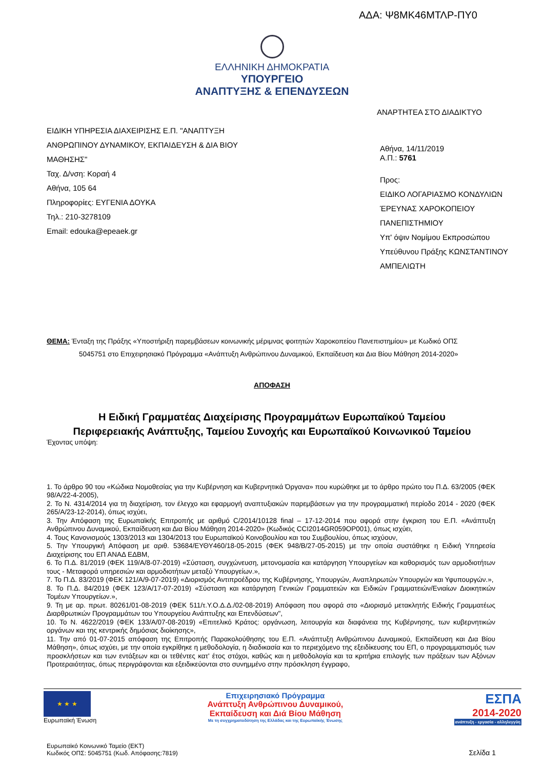ΑΔΑ: Ψ8ΜΚ46ΜΤΛΡ-ΠΥ0
ΕΛΛΗΝΙΚΗ ΔΗΜΟΚΡΑΤΙΑ
ΥΠΟΥΡΓΕΙΟ
ΑΝΑΠΤΥΞΗΣ & ΕΠΕΝΔΥΣΕΩΝ
ΑΝΑΡΤΗΤΕΑ ΣΤΟ ΔΙΑΔΙΚΤΥΟ
ΕΙΔΙΚΗ ΥΠΗΡΕΣΙΑ ΔΙΑΧΕΙΡΙΣΗΣ Ε.Π. "ΑΝΑΠΤΥΞΗ ΑΝΘΡΩΠΙΝΟΥ ΔΥΝΑΜΙΚΟΥ, ΕΚΠΑΙΔΕΥΣΗ & ΔΙΑ ΒΙΟΥ ΜΑΘΗΣΗΣ"
Ταχ. Δ/νση: Κοραή 4
Αθήνα, 105 64
Πληροφορίες: ΕΥΓΕΝΙΑ ΔΟΥΚΑ
Τηλ.: 210-3278109
Email: edouka@epeaek.gr
Αθήνα, 14/11/2019
Α.Π.: 5761
Προς:
ΕΙΔΙΚΟ ΛΟΓΑΡΙΑΣΜΟ ΚΟΝΔΥΛΙΩΝ ΈΡΕΥΝΑΣ ΧΑΡΟΚΟΠΕΙΟΥ ΠΑΝΕΠΙΣΤΗΜΙΟΥ
Υπ' όψιν Νομίμου Εκπροσώπου Υπεύθυνου Πράξης ΚΩΝΣΤΑΝΤΙΝΟΥ ΑΜΠΕΛΙΩΤΗ
ΘΕΜΑ: Ένταξη της Πράξης «Υποστήριξη παρεμβάσεων κοινωνικής μέριμνας φοιτητών Χαροκοπείου Πανεπιστημίου» με Κωδικό ΟΠΣ
5045751 στο Επιχειρησιακό Πρόγραμμα «Ανάπτυξη Ανθρώπινου Δυναμικού, Εκπαίδευση και Δια Βίου Μάθηση 2014-2020»
ΑΠΟΦΑΣΗ
Η Ειδική Γραμματέας Διαχείρισης Προγραμμάτων Ευρωπαϊκού Ταμείου
Περιφερειακής Ανάπτυξης, Ταμείου Συνοχής και Ευρωπαϊκού Κοινωνικού Ταμείου
Έχοντας υπόψη:
1. Το άρθρο 90 του «Κώδικα Νομοθεσίας για την Κυβέρνηση και Κυβερνητικά Όργανα» που κυρώθηκε με το άρθρο πρώτο του Π.Δ. 63/2005 (ΦΕΚ 98/Α/22-4-2005),
2. Το Ν. 4314/2014 για τη διαχείριση, τον έλεγχο και εφαρμογή αναπτυξιακών παρεμβάσεων για την προγραμματική περίοδο 2014 - 2020 (ΦΕΚ 265/Α/23-12-2014), όπως ισχύει,
3. Την Απόφαση της Ευρωπαϊκής Επιτροπής με αριθμό C/2014/10128 final – 17-12-2014 που αφορά στην έγκριση του Ε.Π. «Ανάπτυξη Ανθρώπινου Δυναμικού, Εκπαίδευση και Δια Βίου Μάθηση 2014-2020» (Κωδικός CCI2014GR059OP001), όπως ισχύει,
4. Τους Κανονισμούς 1303/2013 και 1304/2013 του Ευρωπαϊκού Κοινοβουλίου και του Συμβουλίου, όπως ισχύουν,
5. Την Υπουργική Απόφαση με αριθ. 53684/ΕΥΘΥ460/18-05-2015 (ΦΕΚ 948/Β/27-05-2015) με την οποία συστάθηκε η Ειδική Υπηρεσία Διαχείρισης του ΕΠ ΑΝΑΔ ΕΔΒΜ,
6. Το Π.Δ. 81/2019 (ΦΕΚ 119/Α/8-07-2019) «Σύσταση, συγχώνευση, μετονομασία και κατάργηση Υπουργείων και καθορισμός των αρμοδιοτήτων τους - Μεταφορά υπηρεσιών και αρμοδιοτήτων μεταξύ Υπουργείων.»,
7. Το Π.Δ. 83/2019 (ΦΕΚ 121/Α/9-07-2019) «Διορισμός Αντιπροέδρου της Κυβέρνησης, Υπουργών, Αναπληρωτών Υπουργών και Υφυπουργών.»,
8. Το Π.Δ. 84/2019 (ΦΕΚ 123/Α/17-07-2019) «Σύσταση και κατάργηση Γενικών Γραμματειών και Ειδικών Γραμματειών/Ενιαίων Διοικητικών Τομέων Υπουργείων.»,
9. Τη με αρ. πρωτ. 80261/01-08-2019 (ΦΕΚ 511/τ.Υ.Ο.Δ.Δ./02-08-2019) Απόφαση που αφορά στο «Διορισμό μετακλητής Ειδικής Γραμματέως Διαρθρωτικών Προγραμμάτων του Υπουργείου Ανάπτυξης και Επενδύσεων",
10. Το Ν. 4622/2019 (ΦΕΚ 133/Α/07-08-2019) «Επιτελικό Κράτος: οργάνωση, λειτουργία και διαφάνεια της Κυβέρνησης, των κυβερνητικών οργάνων και της κεντρικής δημόσιας διοίκησης»,
11. Την από 01-07-2015 απόφαση της Επιτροπής Παρακολούθησης του Ε.Π. «Ανάπτυξη Ανθρώπινου Δυναμικού, Εκπαίδευση και Δια Βίου Μάθηση», όπως ισχύει, με την οποία εγκρίθηκε η μεθοδολογία, η διαδικασία και το περιεχόμενο της εξειδίκευσης του ΕΠ, ο προγραμματισμός των προσκλήσεων και των εντάξεων και οι τεθέντες κατ' έτος στόχοι, καθώς και η μεθοδολογία και τα κριτήρια επιλογής των πράξεων των Αξόνων Προτεραιότητας, όπως περιγράφονται και εξειδικεύονται στο συνημμένο στην πρόσκληση έγγραφο,
★ ★ ★
Ευρωπαϊκή Ένωση
Επιχειρησιακό Πρόγραμμα
Ανάπτυξη Ανθρώπινου Δυναμικού,
Εκπαίδευση και Διά Βίου Μάθηση
Με τη συγχρηματοδότηση της Ελλάδας και της Ευρωπαϊκής Ένωσης
ΕΣΠΑ
2014-2020
ανάπτυξη - εργασία - αλληλεγγύη
Ευρωπαϊκό Κοινωνικό Ταμείο (ΕΚΤ)
Κωδικός ΟΠΣ: 5045751 (Κωδ. Απόφασης:7819)
Σελίδα 1